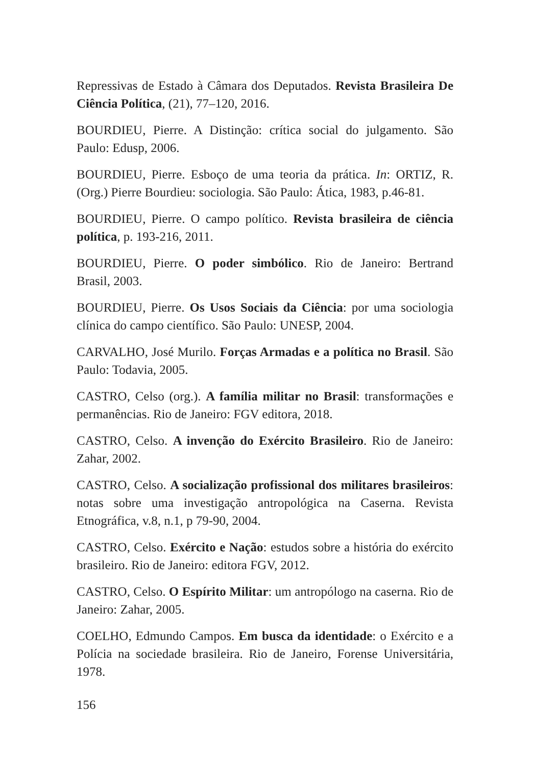Repressivas de Estado à Câmara dos Deputados. Revista Brasileira De Ciência Política, (21), 77–120, 2016.
BOURDIEU, Pierre. A Distinção: crítica social do julgamento. São Paulo: Edusp, 2006.
BOURDIEU, Pierre. Esboço de uma teoria da prática. In: ORTIZ, R. (Org.) Pierre Bourdieu: sociologia. São Paulo: Ática, 1983, p.46-81.
BOURDIEU, Pierre. O campo político. Revista brasileira de ciência política, p. 193-216, 2011.
BOURDIEU, Pierre. O poder simbólico. Rio de Janeiro: Bertrand Brasil, 2003.
BOURDIEU, Pierre. Os Usos Sociais da Ciência: por uma sociologia clínica do campo científico. São Paulo: UNESP, 2004.
CARVALHO, José Murilo. Forças Armadas e a política no Brasil. São Paulo: Todavia, 2005.
CASTRO, Celso (org.). A família militar no Brasil: transformações e permanências. Rio de Janeiro: FGV editora, 2018.
CASTRO, Celso. A invenção do Exército Brasileiro. Rio de Janeiro: Zahar, 2002.
CASTRO, Celso. A socialização profissional dos militares brasileiros: notas sobre uma investigação antropológica na Caserna. Revista Etnográfica, v.8, n.1, p 79-90, 2004.
CASTRO, Celso. Exército e Nação: estudos sobre a história do exército brasileiro. Rio de Janeiro: editora FGV, 2012.
CASTRO, Celso. O Espírito Militar: um antropólogo na caserna. Rio de Janeiro: Zahar, 2005.
COELHO, Edmundo Campos. Em busca da identidade: o Exército e a Polícia na sociedade brasileira. Rio de Janeiro, Forense Universitária, 1978.
156